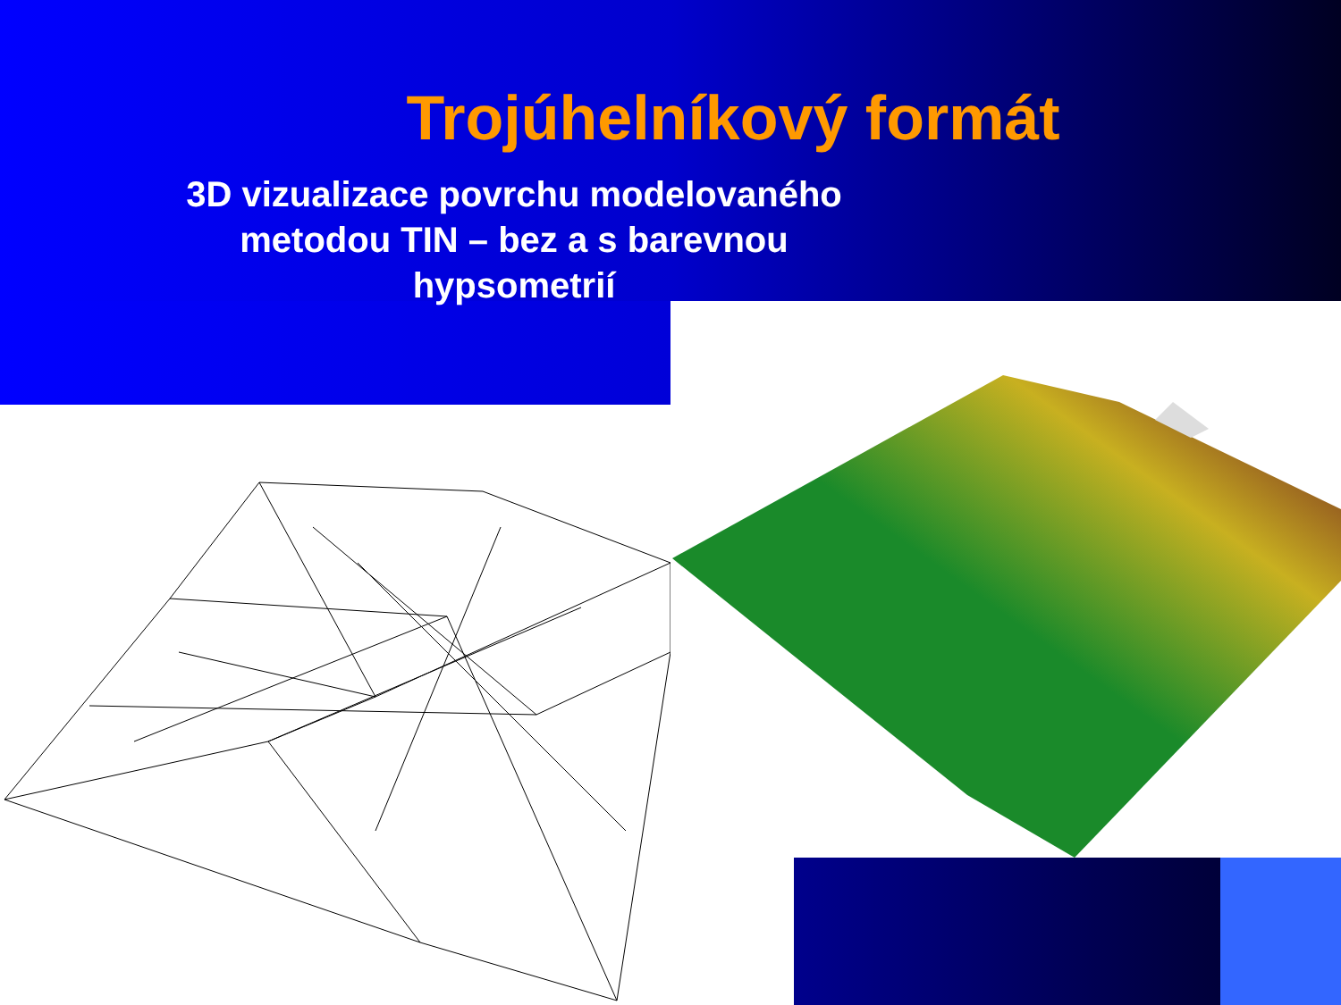Trojúhelníkový formát
3D vizualizace povrchu modelovaného
metodou TIN – bez a s barevnou
hypsometrií